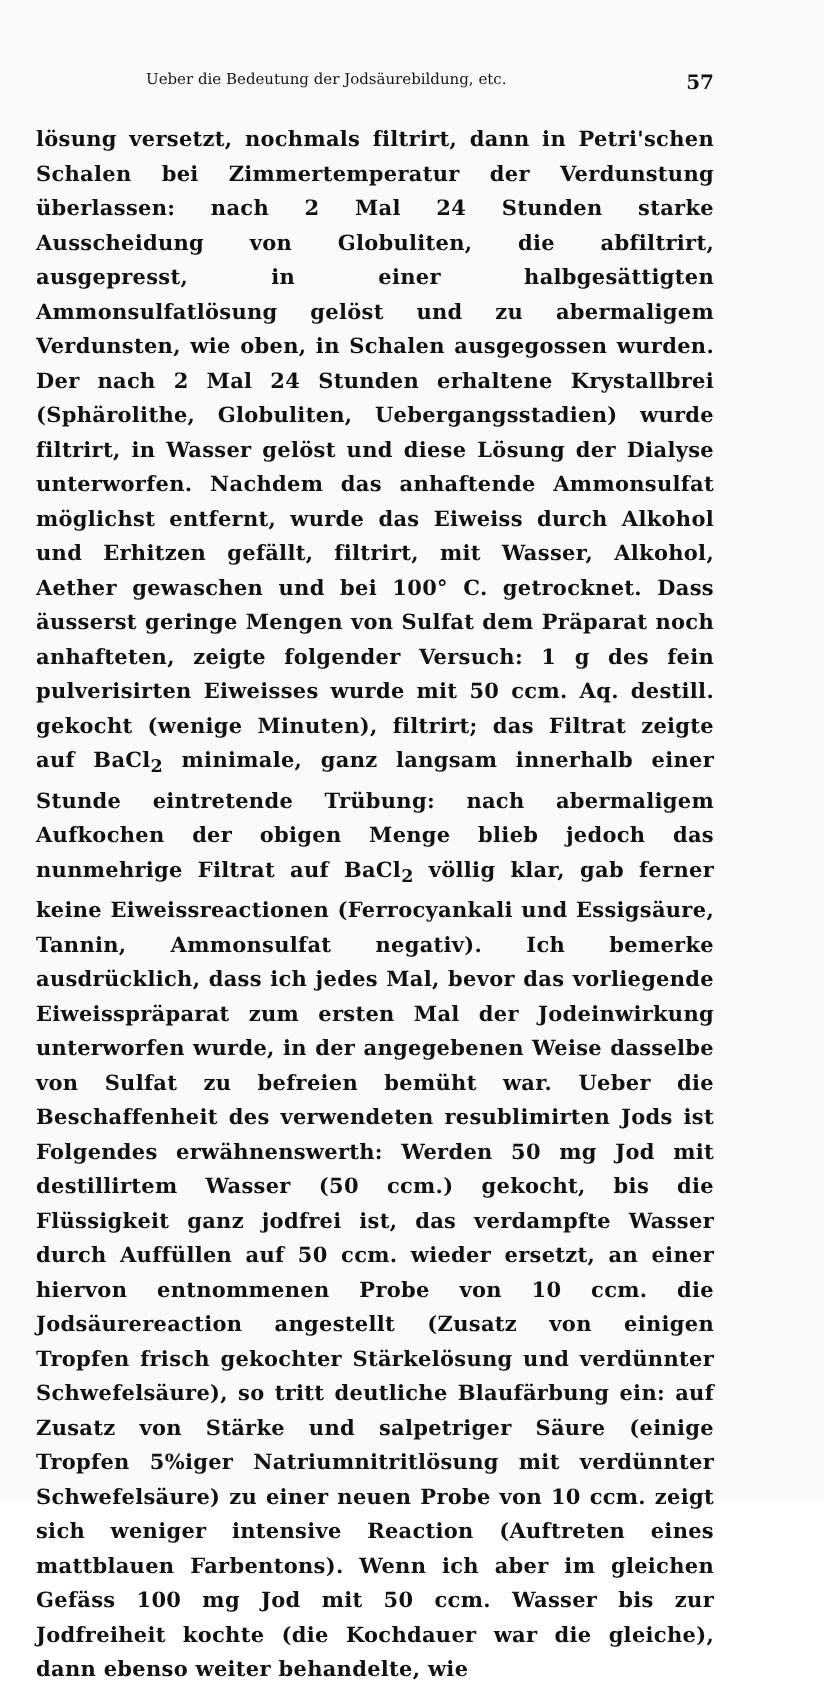Ueber die Bedeutung der Jodsäurebildung, etc. 57
lösung versetzt, nochmals filtrirt, dann in Petri'schen Schalen bei Zimmertemperatur der Verdunstung überlassen: nach 2 Mal 24 Stunden starke Ausscheidung von Globuliten, die abfiltrirt, ausgepresst, in einer halbgesättigten Ammonsulfatlösung gelöst und zu abermaligem Verdunsten, wie oben, in Schalen ausgegossen wurden. Der nach 2 Mal 24 Stunden erhaltene Krystallbrei (Sphärolithe, Globuliten, Uebergangsstadien) wurde filtrirt, in Wasser gelöst und diese Lösung der Dialyse unterworfen. Nachdem das anhaftende Ammonsulfat möglichst entfernt, wurde das Eiweiss durch Alkohol und Erhitzen gefällt, filtrirt, mit Wasser, Alkohol, Aether gewaschen und bei 100° C. getrocknet. Dass äusserst geringe Mengen von Sulfat dem Präparat noch anhafteten, zeigte folgender Versuch: 1 g des fein pulverisirten Eiweisses wurde mit 50 ccm. Aq. destill. gekocht (wenige Minuten), filtrirt; das Filtrat zeigte auf BaCl<sub>2</sub> minimale, ganz langsam innerhalb einer Stunde eintretende Trübung: nach abermaligem Aufkochen der obigen Menge blieb jedoch das nunmehrige Filtrat auf BaCl<sub>2</sub> völlig klar, gab ferner keine Eiweissreactionen (Ferrocyankali und Essigsäure, Tannin, Ammonsulfat negativ). Ich bemerke ausdrücklich, dass ich jedes Mal, bevor das vorliegende Eiweisspräparat zum ersten Mal der Jodeinwirkung unterworfen wurde, in der angegebenen Weise dasselbe von Sulfat zu befreien bemüht war. Ueber die Beschaffenheit des verwendeten resublimirten Jods ist Folgendes erwähnenswerth: Werden 50 mg Jod mit destillirtem Wasser (50 ccm.) gekocht, bis die Flüssigkeit ganz jodfrei ist, das verdampfte Wasser durch Auffüllen auf 50 ccm. wieder ersetzt, an einer hiervon entnommenen Probe von 10 ccm. die Jodsäurereaction angestellt (Zusatz von einigen Tropfen frisch gekochter Stärkelösung und verdünnter Schwefelsäure), so tritt deutliche Blaufärbung ein: auf Zusatz von Stärke und salpetriger Säure (einige Tropfen 5%iger Natriumnitritlösung mit verdünnter Schwefelsäure) zu einer neuen Probe von 10 ccm. zeigt sich weniger intensive Reaction (Auftreten eines mattblauen Farbentons). Wenn ich aber im gleichen Gefäss 100 mg Jod mit 50 ccm. Wasser bis zur Jodfreiheit kochte (die Kochdauer war die gleiche), dann ebenso weiter behandelte, wie